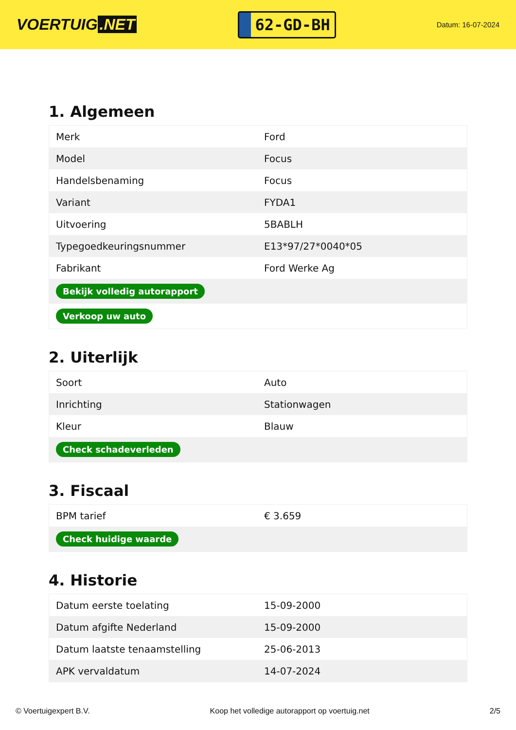VOERTUIG.NET
62-GD-BH
Datum: 16-07-2024
1. Algemeen
| Merk | Ford |
| Model | Focus |
| Handelsbenaming | Focus |
| Variant | FYDA1 |
| Uitvoering | 5BABLH |
| Typegoedkeuringsnummer | E13*97/27*0040*05 |
| Fabrikant | Ford Werke Ag |
| Bekijk volledig autorapport | |
| Verkoop uw auto | |
2. Uiterlijk
| Soort | Auto |
| Inrichting | Stationwagen |
| Kleur | Blauw |
| Check schadeverleden | |
3. Fiscaal
| BPM tarief | € 3.659 |
| Check huidige waarde | |
4. Historie
| Datum eerste toelating | 15-09-2000 |
| Datum afgifte Nederland | 15-09-2000 |
| Datum laatste tenaamstelling | 25-06-2013 |
| APK vervaldatum | 14-07-2024 |
© Voertuigexpert B.V. Koop het volledige autorapport op voertuig.net 2/5